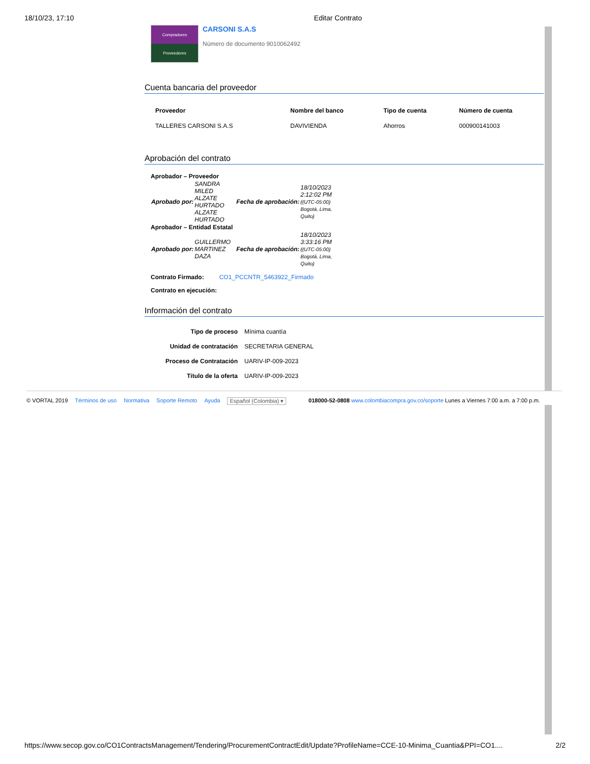18/10/23, 17:10 Editar Contrato
Compradores
Proveedores
CARSONI S.A.S
Número de documento 9010062492
Cuenta bancaria del proveedor
| Proveedor | Nombre del banco | Tipo de cuenta | Número de cuenta |
| --- | --- | --- | --- |
| TALLERES CARSONI S.A.S | DAVIVIENDA | Ahorros | 000900141003 |
Aprobación del contrato
Aprobador – Proveedor
| Aprobado por: | SANDRA MILED ALZATE HURTADO ALZATE HURTADO | Fecha de aprobación: | 18/10/2023 2:12:02 PM ((UTC-05:00) Bogotá, Lima, Quito) |
Aprobador – Entidad Estatal
| Aprobado por: | GUILLERMO MARTINEZ DAZA | Fecha de aprobación: | 18/10/2023 3:33:16 PM ((UTC-05:00) Bogotá, Lima, Quito) |
Contrato Firmado: CO1_PCCNTR_5463922_Firmado
Contrato en ejecución:
Información del contrato
| Tipo de proceso | Mínima cuantía |
| Unidad de contratación | SECRETARIA GENERAL |
| Proceso de Contratación | UARIV-IP-009-2023 |
| Título de la oferta | UARIV-IP-009-2023 |
© VORTAL 2019 Términos de uso Normativa Soporte Remoto Ayuda Español (Colombia) ▾ 018000-52-0808 www.colombiacompra.gov.co/soporte Lunes a Viernes 7:00 a.m. a 7:00 p.m.
https://www.secop.gov.co/CO1ContractsManagement/Tendering/ProcurementContractEdit/Update?ProfileName=CCE-10-Minima_Cuantia&PPI=CO1.... 2/2